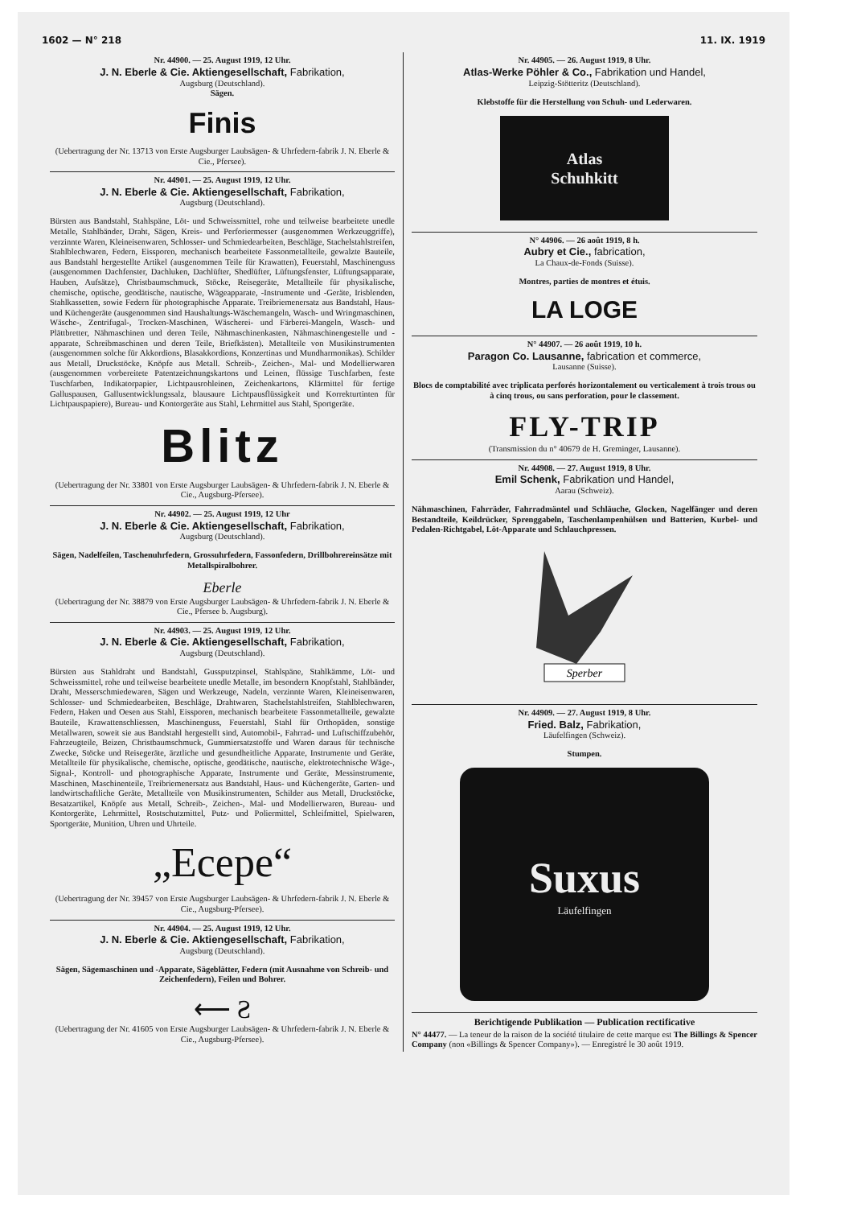1602 — N° 218 11. IX. 1919
Nr. 44900. — 25. August 1919, 12 Uhr.
J. N. Eberle & Cie. Aktiengesellschaft, Fabrikation,
Augsburg (Deutschland).
Sägen.
Finis
(Uebertragung der Nr. 13713 von Erste Augsburger Laubsägen- & Uhrfedern-fabrik J. N. Eberle & Cie., Pfersee).
Nr. 44901. — 25. August 1919, 12 Uhr.
J. N. Eberle & Cie. Aktiengesellschaft, Fabrikation,
Augsburg (Deutschland).
Bürsten aus Bandstahl, Stahlspäne, Löt- und Schweissmittel, rohe und teilweise bearbeitete unedle Metalle, Stahlbänder, Draht, Sägen, Kreis- und Perforiermesser (ausgenommen Werkzeuggriffe), verzinnte Waren, Kleineisenwaren, Schlosser- und Schmiedearbeiten, Beschläge, Stachelstahlstreifen, Stahlblechwaren, Federn, Eissporen, mechanisch bearbeitete Fassonmetallteile, gewalzte Bauteile, aus Bandstahl hergestellte Artikel (ausgenommen Teile für Krawatten), Feuerstahl, Maschinenguss (ausgenommen Dachfenster, Dachluken, Dachlüfter, Shedlüfter, Lüftungsfenster, Lüftungsapparate, Hauben, Aufsätze), Christbaumschmuck, Stöcke, Reisegeräte, Metallteile für physikalische, chemische, optische, geodätische, nautische, Wägeapparate, -Instrumente und -Geräte, Irisblenden, Stahlkassetten, sowie Federn für photographische Apparate. Treibriemenersatz aus Bandstahl, Haus- und Küchengeräte (ausgenommen sind Haushaltungs-Wäschemangeln, Wasch- und Wringmaschinen, Wäsche-, Zentrifugal-, Trocken-Maschinen, Wäscherei- und Färberei-Mangeln, Wasch- und Plättbretter, Nähmaschinen und deren Teile, Nähmaschinenkasten, Nähmaschinengestelle und -apparate, Schreibmaschinen und deren Teile, Briefkästen). Metallteile von Musikinstrumenten (ausgenommen solche für Akkordions, Blasakkordions, Konzertinas und Mundharmonikas). Schilder aus Metall, Druckstöcke, Knöpfe aus Metall. Schreib-, Zeichen-, Mal- und Modellierwaren (ausgenommen vorbereitete Patentzeichnungskartons und Leinen, flüssige Tuschfarben, feste Tuschfarben, Indikatorpapier, Lichtpausrohleinen, Zeichenkartons, Klärmittel für fertige Galluspausen, Gallusentwicklungssalz, blausaure Lichtpausflüssigkeit und Korrekturtinten für Lichtpauspapiere), Bureau- und Kontorgeräte aus Stahl, Lehrmittel aus Stahl, Sportgeräte.
Blitz
(Uebertragung der Nr. 33801 von Erste Augsburger Laubsägen- & Uhrfedern-fabrik J. N. Eberle & Cie., Augsburg-Pfersee).
Nr. 44902. — 25. August 1919, 12 Uhr
J. N. Eberle & Cie. Aktiengesellschaft, Fabrikation,
Augsburg (Deutschland).
Sägen, Nadelfeilen, Taschenuhrfedern, Grossuhrfedern, Fassonfedern, Drillbohrereinsätze mit Metallspiralbohrer.
Eberle
(Uebertragung der Nr. 38879 von Erste Augsburger Laubsägen- & Uhrfedern-fabrik J. N. Eberle & Cie., Pfersee b. Augsburg).
Nr. 44903. — 25. August 1919, 12 Uhr.
J. N. Eberle & Cie. Aktiengesellschaft, Fabrikation,
Augsburg (Deutschland).
Bürsten aus Stahldraht und Bandstahl, Gussputzpinsel, Stahlspäne, Stahlkämme, Löt- und Schweissmittel, rohe und teilweise bearbeitete unedle Metalle, im besondern Knopfstahl, Stahlbänder, Draht, Messerschmiedewaren, Sägen und Werkzeuge, Nadeln, verzinnte Waren, Kleineisenwaren, Schlosser- und Schmiedearbeiten, Beschläge, Drahtwaren, Stachelstahlstreifen, Stahlblechwaren, Federn, Haken und Oesen aus Stahl, Eissporen, mechanisch bearbeitete Fassonmetallteile, gewalzte Bauteile, Krawattenschliessen, Maschinenguss, Feuerstahl, Stahl für Orthopäden, sonstige Metallwaren, soweit sie aus Bandstahl hergestellt sind, Automobil-, Fahrrad- und Luftschiffzubehör, Fahrzeugteile, Beizen, Christbaumschmuck, Gummiersatzstoffe und Waren daraus für technische Zwecke, Stöcke und Reisegeräte, ärztliche und gesundheitliche Apparate, Instrumente und Geräte, Metallteile für physikalische, chemische, optische, geodätische, nautische, elektrotechnische Wäge-, Signal-, Kontroll- und photographische Apparate, Instrumente und Geräte, Messinstrumente, Maschinen, Maschinenteile, Treibriemenersatz aus Bandstahl, Haus- und Küchengeräte, Garten- und landwirtschaftliche Geräte, Metallteile von Musikinstrumenten, Schilder aus Metall, Druckstöcke, Besatzartikel, Knöpfe aus Metall, Schreib-, Zeichen-, Mal- und Modellierwaren, Bureau- und Kontorgeräte, Lehrmittel, Rostschutzmittel, Putz- und Poliermittel, Schleifmittel, Spielwaren, Sportgeräte, Munition, Uhren und Uhrteile.
„Ecepe“
(Uebertragung der Nr. 39457 von Erste Augsburger Laubsägen- & Uhrfedern-fabrik J. N. Eberle & Cie., Augsburg-Pfersee).
Nr. 44904. — 25. August 1919, 12 Uhr.
J. N. Eberle & Cie. Aktiengesellschaft, Fabrikation,
Augsburg (Deutschland).
Sägen, Sägemaschinen und -Apparate, Sägeblätter, Federn (mit Ausnahme von Schreib- und Zeichenfedern), Feilen und Bohrer.
⟵ Ƨ
(Uebertragung der Nr. 41605 von Erste Augsburger Laubsägen- & Uhrfedern-fabrik J. N. Eberle & Cie., Augsburg-Pfersee).
Nr. 44905. — 26. August 1919, 8 Uhr.
Atlas-Werke Pöhler & Co., Fabrikation und Handel,
Leipzig-Stötteritz (Deutschland).
Klebstoffe für die Herstellung von Schuh- und Lederwaren.
Atlas
Schuhkitt
N° 44906. — 26 août 1919, 8 h.
Aubry et Cie., fabrication,
La Chaux-de-Fonds (Suisse).
Montres, parties de montres et étuis.
LA LOGE
N° 44907. — 26 août 1919, 10 h.
Paragon Co. Lausanne, fabrication et commerce,
Lausanne (Suisse).
Blocs de comptabilité avec triplicata perforés horizontalement ou verticalement à trois trous ou à cinq trous, ou sans perforation, pour le classement.
FLY-TRIP
(Transmission du n° 40679 de H. Greminger, Lausanne).
Nr. 44908. — 27. August 1919, 8 Uhr.
Emil Schenk, Fabrikation und Handel,
Aarau (Schweiz).
Nähmaschinen, Fahrräder, Fahrradmäntel und Schläuche, Glocken, Nagelfänger und deren Bestandteile, Keildrücker, Sprenggabeln, Taschenlampenhülsen und Batterien, Kurbel- und Pedalen-Richtgabel, Löt-Apparate und Schlauchpressen.
Sperber
Nr. 44909. — 27. August 1919, 8 Uhr.
Fried. Balz, Fabrikation,
Läufelfingen (Schweiz).
Stumpen.
Suxus
Läufelfingen
Berichtigende Publikation — Publication rectificative
N° 44477. — La teneur de la raison de la société titulaire de cette marque est The Billings & Spencer Company (non «Billings & Spencer Company»). — Enregistré le 30 août 1919.